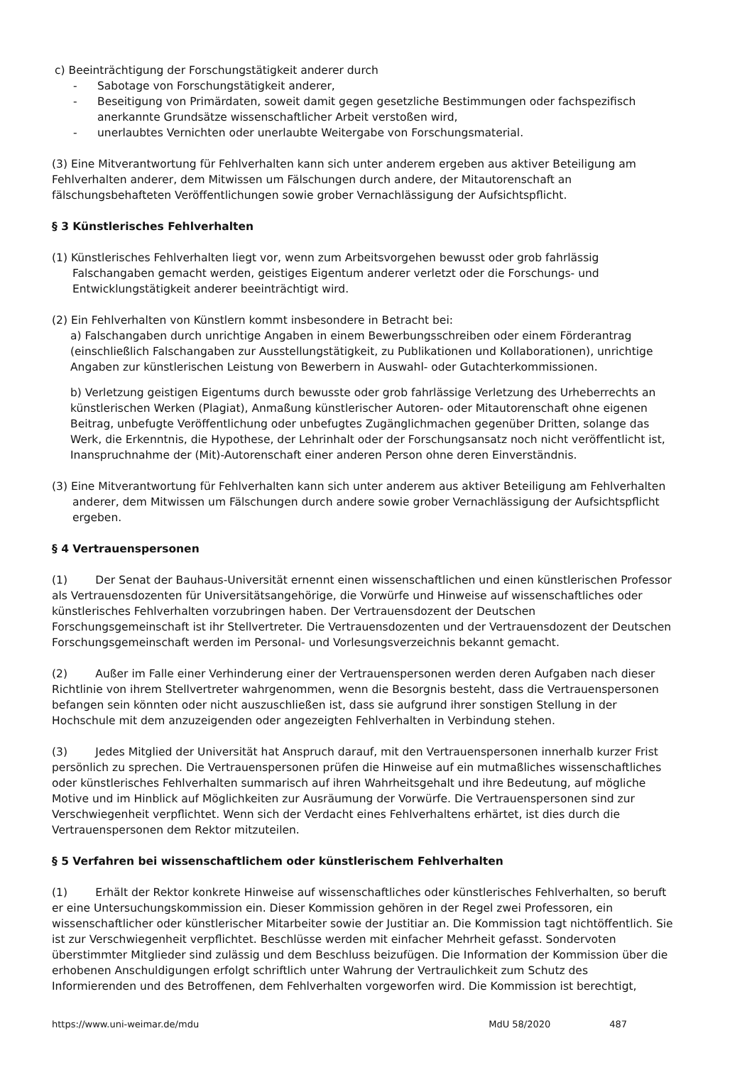c) Beeinträchtigung der Forschungstätigkeit anderer durch
- Sabotage von Forschungstätigkeit anderer,
- Beseitigung von Primärdaten, soweit damit gegen gesetzliche Bestimmungen oder fachspezifisch anerkannte Grundsätze wissenschaftlicher Arbeit verstoßen wird,
- unerlaubtes Vernichten oder unerlaubte Weitergabe von Forschungsmaterial.
(3) Eine Mitverantwortung für Fehlverhalten kann sich unter anderem ergeben aus aktiver Beteiligung am Fehlverhalten anderer, dem Mitwissen um Fälschungen durch andere, der Mitautorenschaft an fälschungsbehafteten Veröffentlichungen sowie grober Vernachlässigung der Aufsichtspflicht.
§ 3 Künstlerisches Fehlverhalten
(1) Künstlerisches Fehlverhalten liegt vor, wenn zum Arbeitsvorgehen bewusst oder grob fahrlässig Falschangaben gemacht werden, geistiges Eigentum anderer verletzt oder die Forschungs- und Entwicklungstätigkeit anderer beeinträchtigt wird.
(2) Ein Fehlverhalten von Künstlern kommt insbesondere in Betracht bei:
a) Falschangaben durch unrichtige Angaben in einem Bewerbungsschreiben oder einem Förderantrag (einschließlich Falschangaben zur Ausstellungstätigkeit, zu Publikationen und Kollaborationen), unrichtige Angaben zur künstlerischen Leistung von Bewerbern in Auswahl- oder Gutachterkommissionen.
b) Verletzung geistigen Eigentums durch bewusste oder grob fahrlässige Verletzung des Urheberrechts an künstlerischen Werken (Plagiat), Anmaßung künstlerischer Autoren- oder Mitautorenschaft ohne eigenen Beitrag, unbefugte Veröffentlichung oder unbefugtes Zugänglichmachen gegenüber Dritten, solange das Werk, die Erkenntnis, die Hypothese, der Lehrinhalt oder der Forschungsansatz noch nicht veröffentlicht ist, Inanspruchnahme der (Mit)-Autorenschaft einer anderen Person ohne deren Einverständnis.
(3) Eine Mitverantwortung für Fehlverhalten kann sich unter anderem aus aktiver Beteiligung am Fehlverhalten anderer, dem Mitwissen um Fälschungen durch andere sowie grober Vernachlässigung der Aufsichtspflicht ergeben.
§ 4 Vertrauenspersonen
(1) Der Senat der Bauhaus-Universität ernennt einen wissenschaftlichen und einen künstlerischen Professor als Vertrauensdozenten für Universitätsangehörige, die Vorwürfe und Hinweise auf wissenschaftliches oder künstlerisches Fehlverhalten vorzubringen haben. Der Vertrauensdozent der Deutschen Forschungsgemeinschaft ist ihr Stellvertreter. Die Vertrauensdozenten und der Vertrauensdozent der Deutschen Forschungsgemeinschaft werden im Personal- und Vorlesungsverzeichnis bekannt gemacht.
(2) Außer im Falle einer Verhinderung einer der Vertrauenspersonen werden deren Aufgaben nach dieser Richtlinie von ihrem Stellvertreter wahrgenommen, wenn die Besorgnis besteht, dass die Vertrauenspersonen befangen sein könnten oder nicht auszuschließen ist, dass sie aufgrund ihrer sonstigen Stellung in der Hochschule mit dem anzuzeigenden oder angezeigten Fehlverhalten in Verbindung stehen.
(3) Jedes Mitglied der Universität hat Anspruch darauf, mit den Vertrauenspersonen innerhalb kurzer Frist persönlich zu sprechen. Die Vertrauenspersonen prüfen die Hinweise auf ein mutmaßliches wissenschaftliches oder künstlerisches Fehlverhalten summarisch auf ihren Wahrheitsgehalt und ihre Bedeutung, auf mögliche Motive und im Hinblick auf Möglichkeiten zur Ausräumung der Vorwürfe. Die Vertrauenspersonen sind zur Verschwiegenheit verpflichtet. Wenn sich der Verdacht eines Fehlverhaltens erhärtet, ist dies durch die Vertrauenspersonen dem Rektor mitzuteilen.
§ 5 Verfahren bei wissenschaftlichem oder künstlerischem Fehlverhalten
(1) Erhält der Rektor konkrete Hinweise auf wissenschaftliches oder künstlerisches Fehlverhalten, so beruft er eine Untersuchungskommission ein. Dieser Kommission gehören in der Regel zwei Professoren, ein wissenschaftlicher oder künstlerischer Mitarbeiter sowie der Justitiar an. Die Kommission tagt nichtöffentlich. Sie ist zur Verschwiegenheit verpflichtet. Beschlüsse werden mit einfacher Mehrheit gefasst. Sondervoten überstimmter Mitglieder sind zulässig und dem Beschluss beizufügen. Die Information der Kommission über die erhobenen Anschuldigungen erfolgt schriftlich unter Wahrung der Vertraulichkeit zum Schutz des Informierenden und des Betroffenen, dem Fehlverhalten vorgeworfen wird. Die Kommission ist berechtigt,
https://www.uni-weimar.de/mdu MdU 58/2020 487